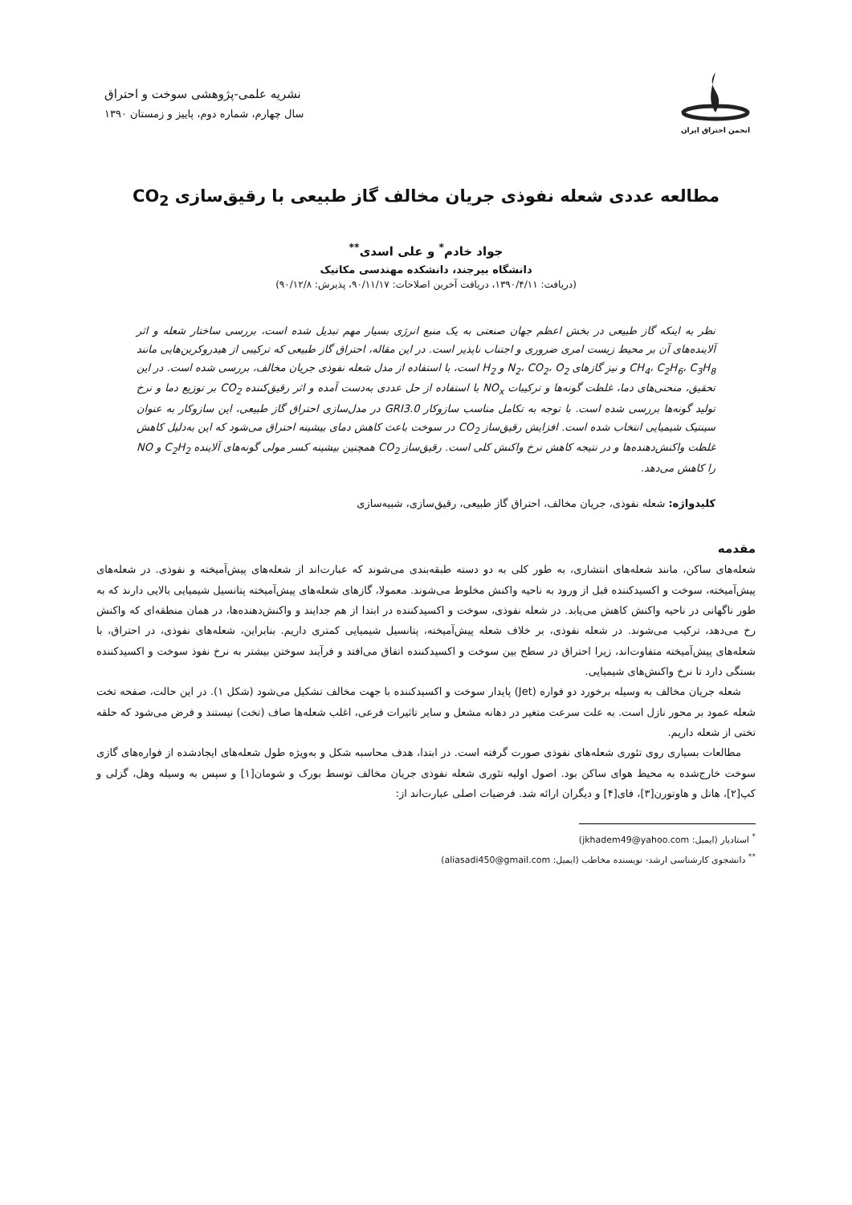انجمن احتراق ایران
نشریه علمی-پژوهشی سوخت و احتراق
سال چهارم، شماره دوم، پاییز و زمستان ۱۳۹۰
مطالعه عددی شعله نفوذی جریان مخالف گاز طبیعی با رقیق‌سازی CO<sub>2</sub>
جواد خادم<sup>*</sup> و علی اسدی<sup>**</sup>
دانشگاه بیرجند، دانشکده مهندسی مکانیک
(دریافت: ۱۳۹۰/۴/۱۱، دریافت آخرین اصلاحات: ۹۰/۱۱/۱۷، پذیرش: ۹۰/۱۲/۸)
نظر به اینکه گاز طبیعی در بخش اعظم جهان صنعتی به یک منبع انرژی بسیار مهم تبدیل شده است، بررسی ساختار شعله و اثر آلاینده‌های آن بر محیط زیست امری ضروری و اجتناب ناپذیر است. در این مقاله، احتراق گاز طبیعی که ترکیبی از هیدروکربن‌هایی مانند CH<sub>4</sub>، C<sub>2</sub>H<sub>6</sub>، C<sub>3</sub>H<sub>8</sub> و نیز گازهای N<sub>2</sub>، CO<sub>2</sub>، O<sub>2</sub> و H<sub>2</sub> است، با استفاده از مدل شعله نفوذی جریان مخالف، بررسی شده است. در این تحقیق، منحنی‌های دما، غلظت گونه‌ها و ترکیبات NO<sub>x</sub> با استفاده از حل عددی به‌دست آمده و اثر رقیق‌کننده CO<sub>2</sub> بر توزیع دما و نرخ تولید گونه‌ها بررسی شده است. با توجه به تکامل مناسب سازوکار GRI3.0 در مدل‌سازی احتراق گاز طبیعی، این سازوکار به عنوان سینتیک شیمیایی انتخاب شده است. افزایش رقیق‌ساز CO<sub>2</sub> در سوخت باعث کاهش دمای بیشینه احتراق می‌شود که این به‌دلیل کاهش غلظت واکنش‌دهنده‌ها و در نتیجه کاهش نرخ واکنش کلی است. رقیق‌ساز CO<sub>2</sub> همچنین بیشینه کسر مولی گونه‌های آلاینده C<sub>2</sub>H<sub>2</sub> و NO را کاهش می‌دهد.
کلیدواژه: شعله نفوذی، جریان مخالف، احتراق گاز طبیعی، رقیق‌سازی، شبیه‌سازی
مقدمه
شعله‌های ساکن، مانند شعله‌های انتشاری، به طور کلی به دو دسته طبقه‌بندی می‌شوند که عبارت‌اند از شعله‌های پیش‌آمیخته و نفوذی. در شعله‌های پیش‌آمیخته، سوخت و اکسیدکننده قبل از ورود به ناحیه واکنش مخلوط می‌شوند. معمولا، گازهای شعله‌های پیش‌آمیخته پتانسیل شیمیایی بالایی دارند که به طور ناگهانی در ناحیه واکنش کاهش می‌یابد. در شعله نفوذی، سوخت و اکسیدکننده در ابتدا از هم جدایند و واکنش‌دهنده‌ها، در همان منطقه‌ای که واکنش رخ می‌دهد، ترکیب می‌شوند. در شعله نفوذی، بر خلاف شعله پیش‌آمیخته، پتانسیل شیمیایی کمتری داریم. بنابراین، شعله‌های نفوذی، در احتراق، با شعله‌های پیش‌آمیخته متفاوت‌اند، زیرا احتراق در سطح بین سوخت و اکسیدکننده اتفاق می‌افتد و فرآیند سوختن بیشتر به نرخ نفوذ سوخت و اکسیدکننده بستگی دارد تا نرخ واکنش‌های شیمیایی.
شعله جریان مخالف به وسیله برخورد دو فواره (Jet) پایدار سوخت و اکسیدکننده با جهت مخالف تشکیل می‌شود (شکل ۱). در این حالت، صفحه تخت شعله عمود بر محور نازل است. به علت سرعت متغیر در دهانه مشعل و سایر تاثیرات فرعی، اغلب شعله‌ها صاف (تخت) نیستند و فرض می‌شود که حلقه تختی از شعله داریم.
مطالعات بسیاری روی تئوری شعله‌های نفوذی صورت گرفته است. در ابتدا، هدف محاسبه شکل و به‌ویژه طول شعله‌های ایجادشده از فواره‌های گازی سوخت خارج‌شده به محیط هوای ساکن بود. اصول اولیه تئوری شعله نفوذی جریان مخالف توسط بورک و شومان[۱] و سپس به وسیله وهل، گزلی و کپ[۲]، هاتل و هاوتورن[۳]، فای[۴] و دیگران ارائه شد. فرضیات اصلی عبارت‌اند از:
<sup>*</sup> استادیار (ایمیل: jkhadem49@yahoo.com)
<sup>**</sup> دانشجوی کارشناسی ارشد- نویسنده مخاطب (ایمیل: aliasadi450@gmail.com)